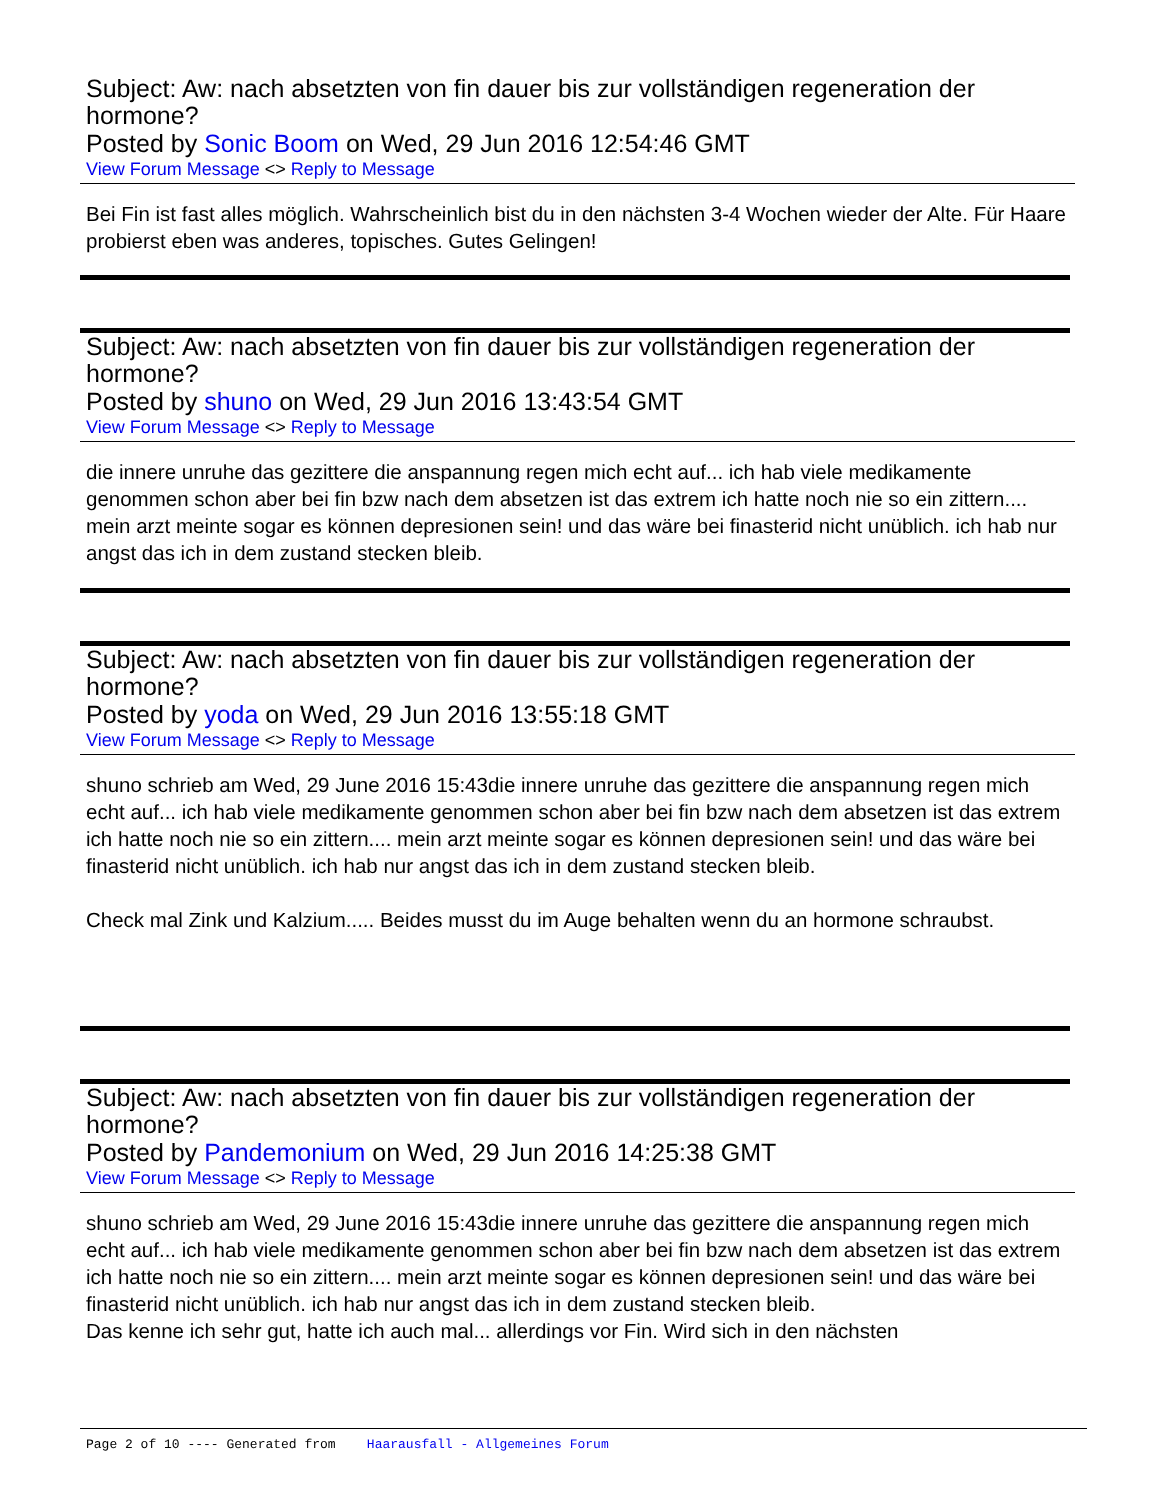Subject: Aw: nach absetzten von fin dauer bis zur vollständigen regeneration der hormone?
Posted by Sonic Boom on Wed, 29 Jun 2016 12:54:46 GMT
View Forum Message <> Reply to Message
Bei Fin ist fast alles möglich. Wahrscheinlich bist du in den nächsten 3-4 Wochen wieder der Alte. Für Haare probierst eben was anderes, topisches. Gutes Gelingen!
Subject: Aw: nach absetzten von fin dauer bis zur vollständigen regeneration der hormone?
Posted by shuno on Wed, 29 Jun 2016 13:43:54 GMT
View Forum Message <> Reply to Message
die innere unruhe das gezittere die anspannung regen mich echt auf... ich hab viele medikamente genommen schon aber bei fin bzw nach dem absetzen ist das extrem ich hatte noch nie so ein zittern.... mein arzt meinte sogar es können depresionen sein! und das wäre bei finasterid nicht unüblich. ich hab nur angst das ich in dem zustand stecken bleib.
Subject: Aw: nach absetzten von fin dauer bis zur vollständigen regeneration der hormone?
Posted by yoda on Wed, 29 Jun 2016 13:55:18 GMT
View Forum Message <> Reply to Message
shuno schrieb am Wed, 29 June 2016 15:43die innere unruhe das gezittere die anspannung regen mich echt auf... ich hab viele medikamente genommen schon aber bei fin bzw nach dem absetzen ist das extrem ich hatte noch nie so ein zittern.... mein arzt meinte sogar es können depresionen sein! und das wäre bei finasterid nicht unüblich. ich hab nur angst das ich in dem zustand stecken bleib.
Check mal Zink und Kalzium..... Beides musst du im Auge behalten wenn du an hormone schraubst.
Subject: Aw: nach absetzten von fin dauer bis zur vollständigen regeneration der hormone?
Posted by Pandemonium on Wed, 29 Jun 2016 14:25:38 GMT
View Forum Message <> Reply to Message
shuno schrieb am Wed, 29 June 2016 15:43die innere unruhe das gezittere die anspannung regen mich echt auf... ich hab viele medikamente genommen schon aber bei fin bzw nach dem absetzen ist das extrem ich hatte noch nie so ein zittern.... mein arzt meinte sogar es können depresionen sein! und das wäre bei finasterid nicht unüblich. ich hab nur angst das ich in dem zustand stecken bleib.
Das kenne ich sehr gut, hatte ich auch mal... allerdings vor Fin. Wird sich in den nächsten
Page 2 of 10 ---- Generated from Haarausfall - Allgemeines Forum